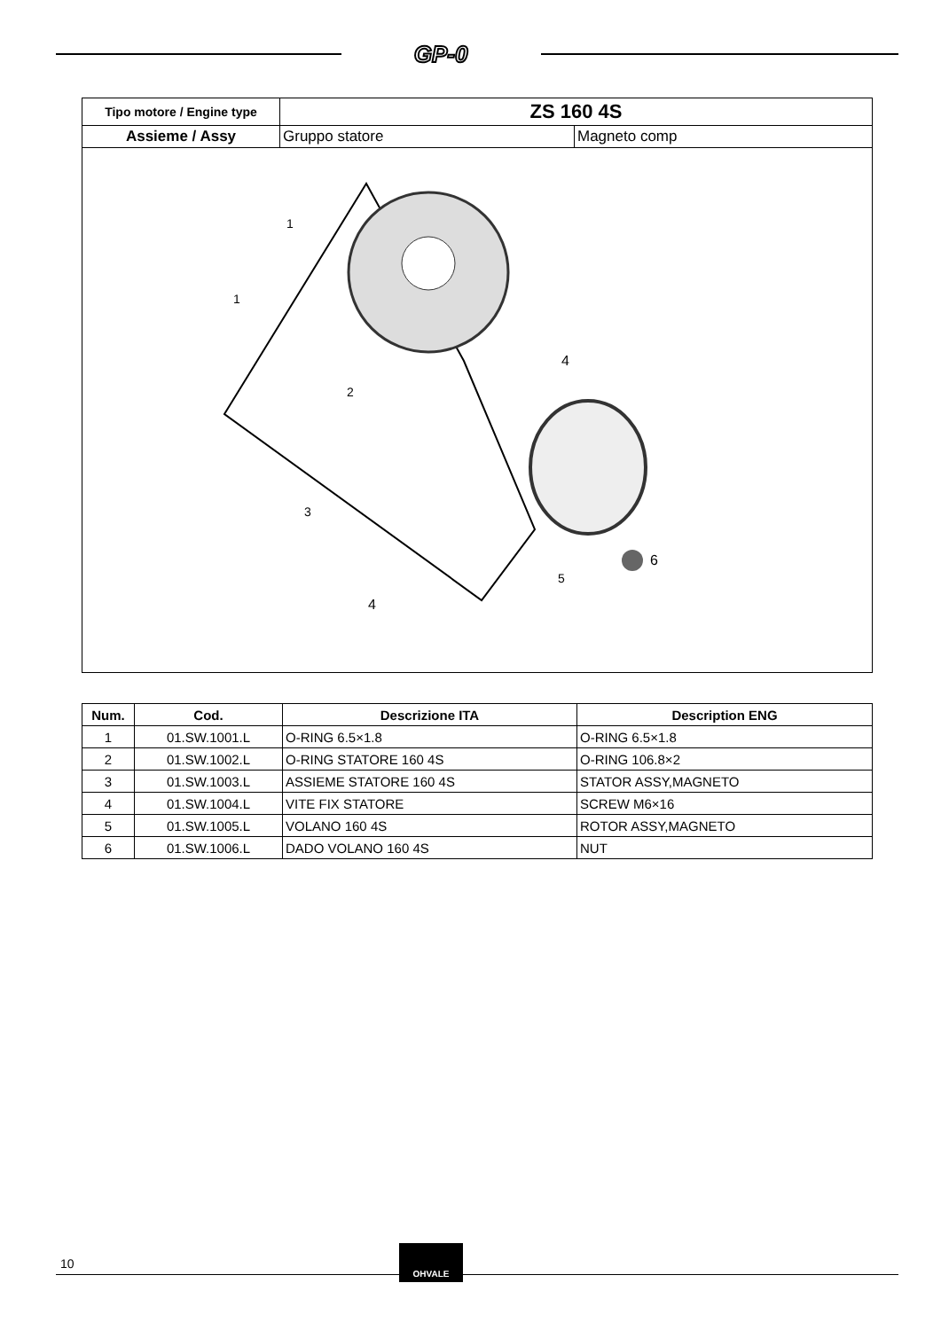GP-0
| Tipo motore / Engine type | ZS 160 4S | |
| Assieme / Assy | Gruppo statore | Magneto comp |
| 6 4 4 2 3 5 1 1 | | |
| Num. | Cod. | Descrizione ITA | Description ENG |
| --- | --- | --- | --- |
| 1 | 01.SW.1001.L | O-RING 6.5×1.8 | O-RING 6.5×1.8 |
| 2 | 01.SW.1002.L | O-RING STATORE 160 4S | O-RING 106.8×2 |
| 3 | 01.SW.1003.L | ASSIEME STATORE 160 4S | STATOR ASSY,MAGNETO |
| 4 | 01.SW.1004.L | VITE FIX STATORE | SCREW M6×16 |
| 5 | 01.SW.1005.L | VOLANO 160 4S | ROTOR ASSY,MAGNETO |
| 6 | 01.SW.1006.L | DADO VOLANO 160 4S | NUT |
10
OHVALE